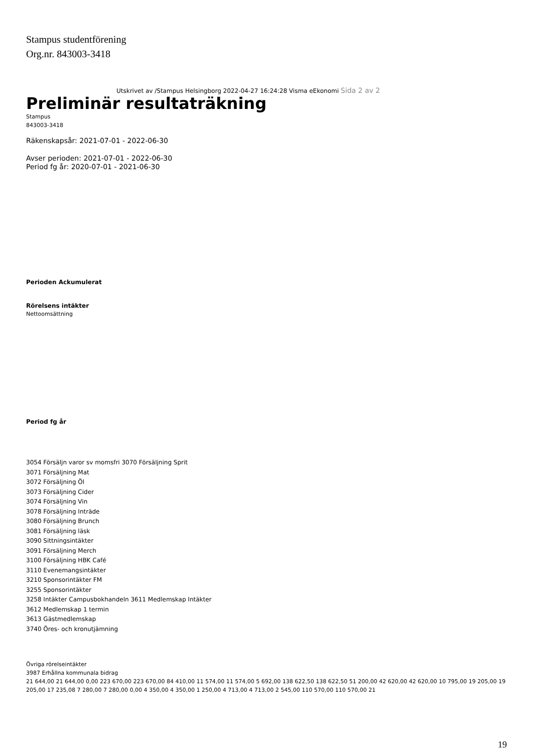Stampus studentförening
Org.nr. 843003-3418
Utskrivet av /Stampus Helsingborg 2022-04-27 16:24:28 Visma eEkonomi Sida 2 av 2
Preliminär resultaträkning
Stampus
843003-3418
Räkenskapsår: 2021-07-01 - 2022-06-30
Avser perioden: 2021-07-01 - 2022-06-30
Period fg år: 2020-07-01 - 2021-06-30
Perioden Ackumulerat
Rörelsens intäkter
Nettoomsättning
Period fg år
3054 Försäljn varor sv momsfri 3070 Försäljning Sprit
3071 Försäljning Mat
3072 Försäljning Öl
3073 Försäljning Cider
3074 Försäljning Vin
3078 Försäljning Inträde
3080 Försäljning Brunch
3081 Försäljning läsk
3090 Sittningsintäkter
3091 Försäljning Merch
3100 Försäljning HBK Café
3110 Evenemangsintäkter
3210 Sponsorintäkter FM
3255 Sponsorintäkter
3258 Intäkter Campusbokhandeln 3611 Medlemskap Intäkter
3612 Medlemskap 1 termin
3613 Gästmedlemskap
3740 Öres- och kronutjämning
Övriga rörelseintäkter
3987 Erhållna kommunala bidrag
21 644,00 21 644,00 0,00 223 670,00 223 670,00 84 410,00 11 574,00 11 574,00 5 692,00 138 622,50 138 622,50 51 200,00 42 620,00 42 620,00 10 795,00 19 205,00 19 205,00 17 235,08 7 280,00 7 280,00 0,00 4 350,00 4 350,00 1 250,00 4 713,00 4 713,00 2 545,00 110 570,00 110 570,00 21
19